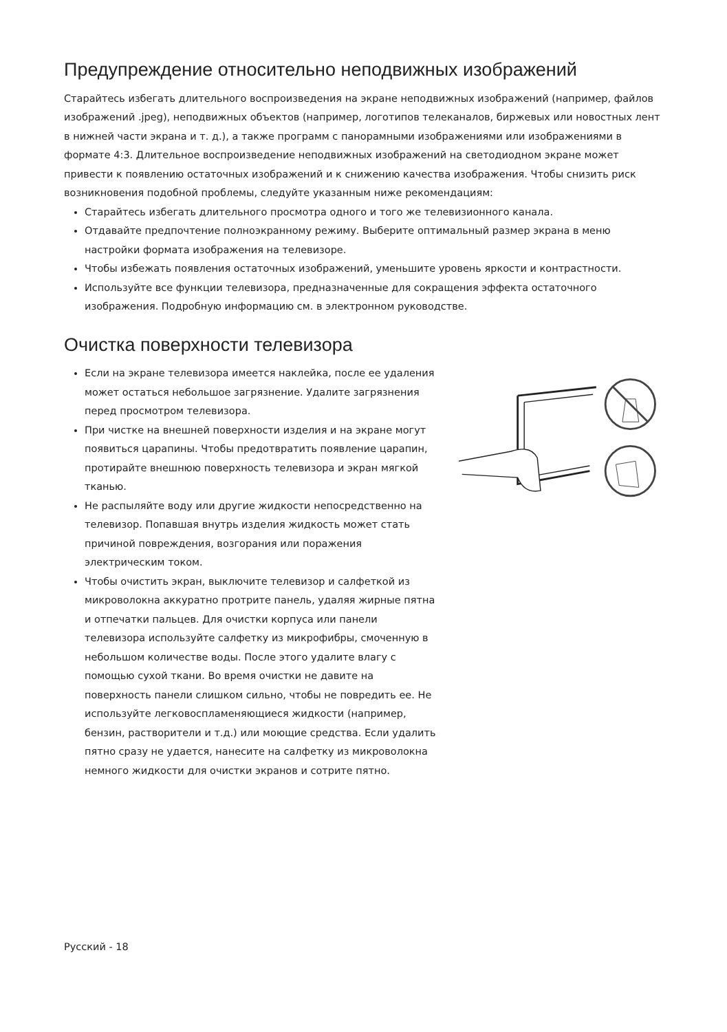Предупреждение относительно неподвижных изображений
Старайтесь избегать длительного воспроизведения на экране неподвижных изображений (например, файлов изображений .jpeg), неподвижных объектов (например, логотипов телеканалов, биржевых или новостных лент в нижней части экрана и т. д.), а также программ с панорамными изображениями или изображениями в формате 4:3. Длительное воспроизведение неподвижных изображений на светодиодном экране может привести к появлению остаточных изображений и к снижению качества изображения. Чтобы снизить риск возникновения подобной проблемы, следуйте указанным ниже рекомендациям:
Старайтесь избегать длительного просмотра одного и того же телевизионного канала.
Отдавайте предпочтение полноэкранному режиму. Выберите оптимальный размер экрана в меню настройки формата изображения на телевизоре.
Чтобы избежать появления остаточных изображений, уменьшите уровень яркости и контрастности.
Используйте все функции телевизора, предназначенные для сокращения эффекта остаточного изображения. Подробную информацию см. в электронном руководстве.
Очистка поверхности телевизора
Если на экране телевизора имеется наклейка, после ее удаления может остаться небольшое загрязнение. Удалите загрязнения перед просмотром телевизора.
При чистке на внешней поверхности изделия и на экране могут появиться царапины. Чтобы предотвратить появление царапин, протирайте внешнюю поверхность телевизора и экран мягкой тканью.
Не распыляйте воду или другие жидкости непосредственно на телевизор. Попавшая внутрь изделия жидкость может стать причиной повреждения, возгорания или поражения электрическим током.
Чтобы очистить экран, выключите телевизор и салфеткой из микроволокна аккуратно протрите панель, удаляя жирные пятна и отпечатки пальцев. Для очистки корпуса или панели телевизора используйте салфетку из микрофибры, смоченную в небольшом количестве воды. После этого удалите влагу с помощью сухой ткани. Во время очистки не давите на поверхность панели слишком сильно, чтобы не повредить ее. Не используйте легковоспламеняющиеся жидкости (например, бензин, растворители и т.д.) или моющие средства. Если удалить пятно сразу не удается, нанесите на салфетку из микроволокна немного жидкости для очистки экранов и сотрите пятно.
Русский - 18